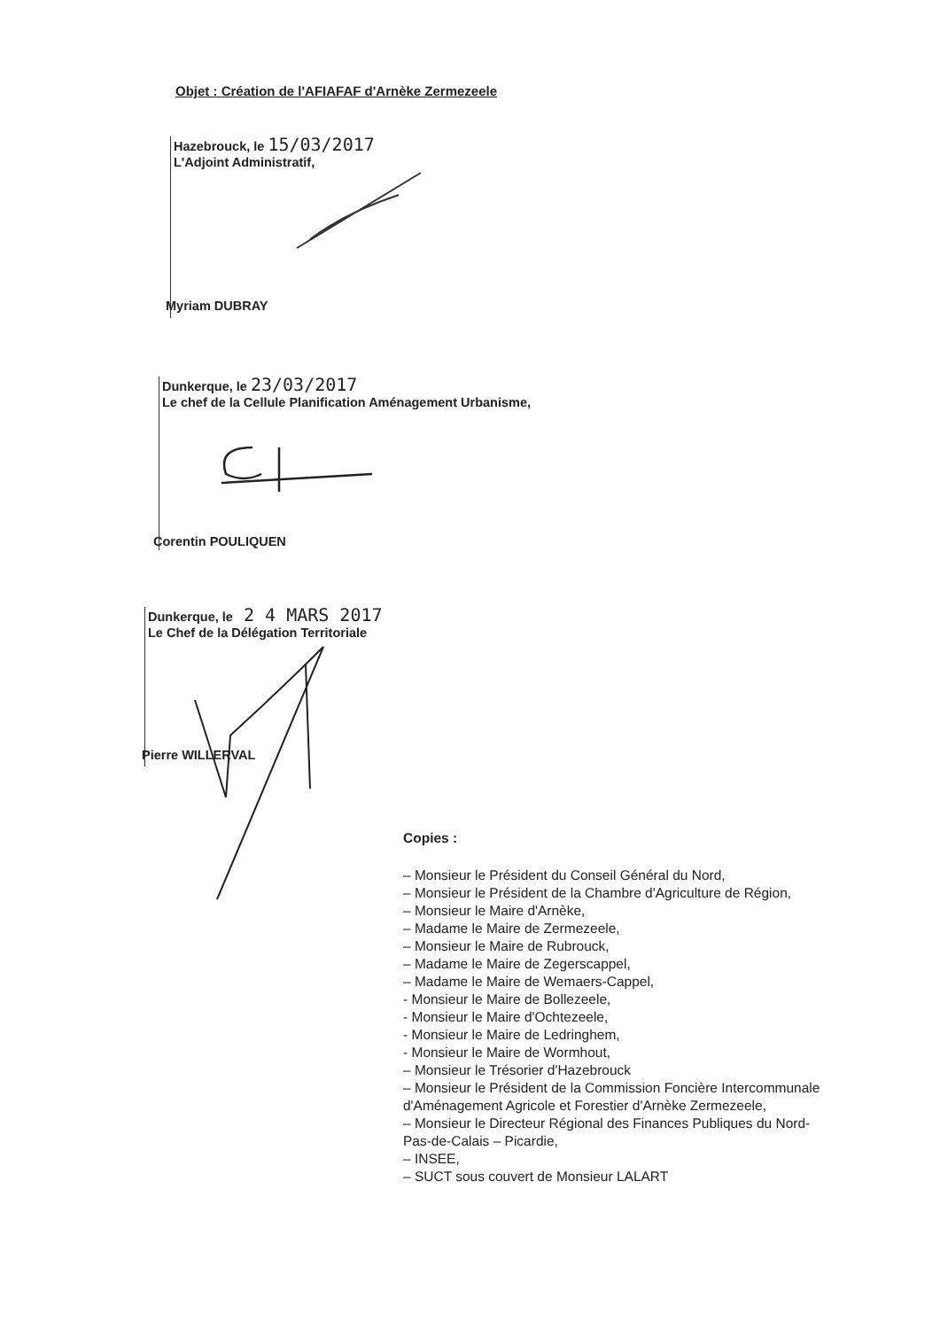Objet : Création de l'AFIAFAF d'Arnèke Zermezeele
Hazebrouck, le 15/03/2017
L'Adjoint Administratif,
Myriam DUBRAY
Dunkerque, le 23/03/2017
Le chef de la Cellule Planification Aménagement Urbanisme,
Corentin POULIQUEN
Dunkerque, le 2 4 MARS 2017
Le Chef de la Délégation Territoriale
Pierre WILLERVAL
Copies :
– Monsieur le Président du Conseil Général du Nord,
– Monsieur le Président de la Chambre d'Agriculture de Région,
– Monsieur le Maire d'Arnèke,
– Madame le Maire de Zermezeele,
– Monsieur le Maire de Rubrouck,
– Madame le Maire de Zegerscappel,
– Madame le Maire de Wemaers-Cappel,
- Monsieur le Maire de Bollezeele,
- Monsieur le Maire d'Ochtezeele,
- Monsieur le Maire de Ledringhem,
- Monsieur le Maire de Wormhout,
– Monsieur le Trésorier d'Hazebrouck
– Monsieur le Président de la Commission Foncière Intercommunale d'Aménagement Agricole et Forestier d'Arnèke Zermezeele,
– Monsieur le Directeur Régional des Finances Publiques du Nord- Pas-de-Calais – Picardie,
– INSEE,
– SUCT sous couvert de Monsieur LALART